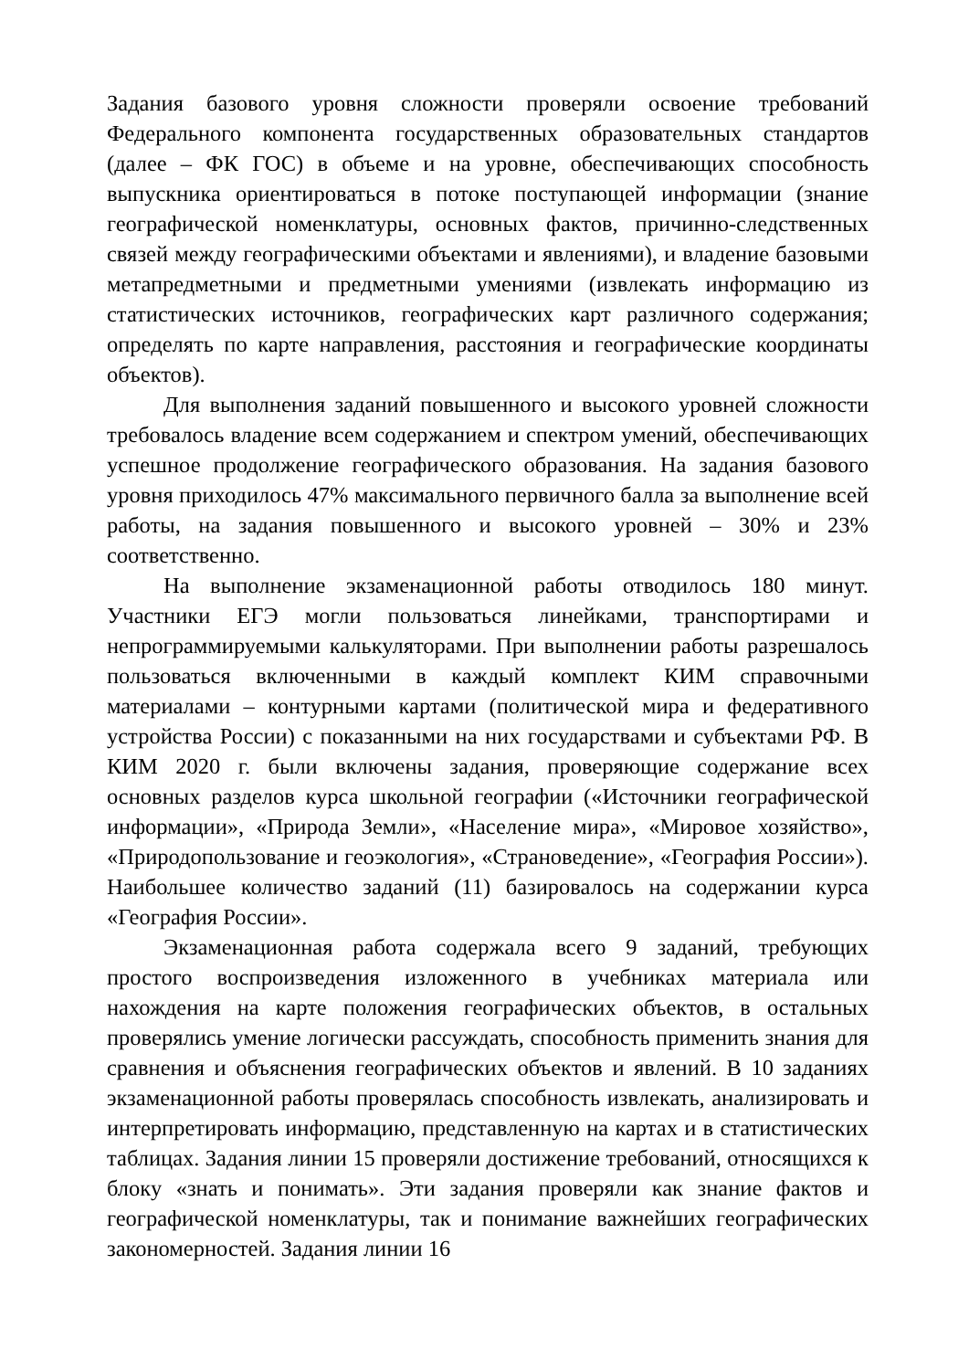Задания базового уровня сложности проверяли освоение требований Федерального компонента государственных образовательных стандартов (далее – ФК ГОС) в объеме и на уровне, обеспечивающих способность выпускника ориентироваться в потоке поступающей информации (знание географической номенклатуры, основных фактов, причинно-следственных связей между географическими объектами и явлениями), и владение базовыми метапредметными и предметными умениями (извлекать информацию из статистических источников, географических карт различного содержания; определять по карте направления, расстояния и географические координаты объектов).
Для выполнения заданий повышенного и высокого уровней сложности требовалось владение всем содержанием и спектром умений, обеспечивающих успешное продолжение географического образования. На задания базового уровня приходилось 47% максимального первичного балла за выполнение всей работы, на задания повышенного и высокого уровней – 30% и 23% соответственно.
На выполнение экзаменационной работы отводилось 180 минут. Участники ЕГЭ могли пользоваться линейками, транспортирами и непрограммируемыми калькуляторами. При выполнении работы разрешалось пользоваться включенными в каждый комплект КИМ справочными материалами – контурными картами (политической мира и федеративного устройства России) с показанными на них государствами и субъектами РФ. В КИМ 2020 г. были включены задания, проверяющие содержание всех основных разделов курса школьной географии («Источники географической информации», «Природа Земли», «Население мира», «Мировое хозяйство», «Природопользование и геоэкология», «Страноведение», «География России»). Наибольшее количество заданий (11) базировалось на содержании курса «География России».
Экзаменационная работа содержала всего 9 заданий, требующих простого воспроизведения изложенного в учебниках материала или нахождения на карте положения географических объектов, в остальных проверялись умение логически рассуждать, способность применить знания для сравнения и объяснения географических объектов и явлений. В 10 заданиях экзаменационной работы проверялась способность извлекать, анализировать и интерпретировать информацию, представленную на картах и в статистических таблицах. Задания линии 15 проверяли достижение требований, относящихся к блоку «знать и понимать». Эти задания проверяли как знание фактов и географической номенклатуры, так и понимание важнейших географических закономерностей. Задания линии 16